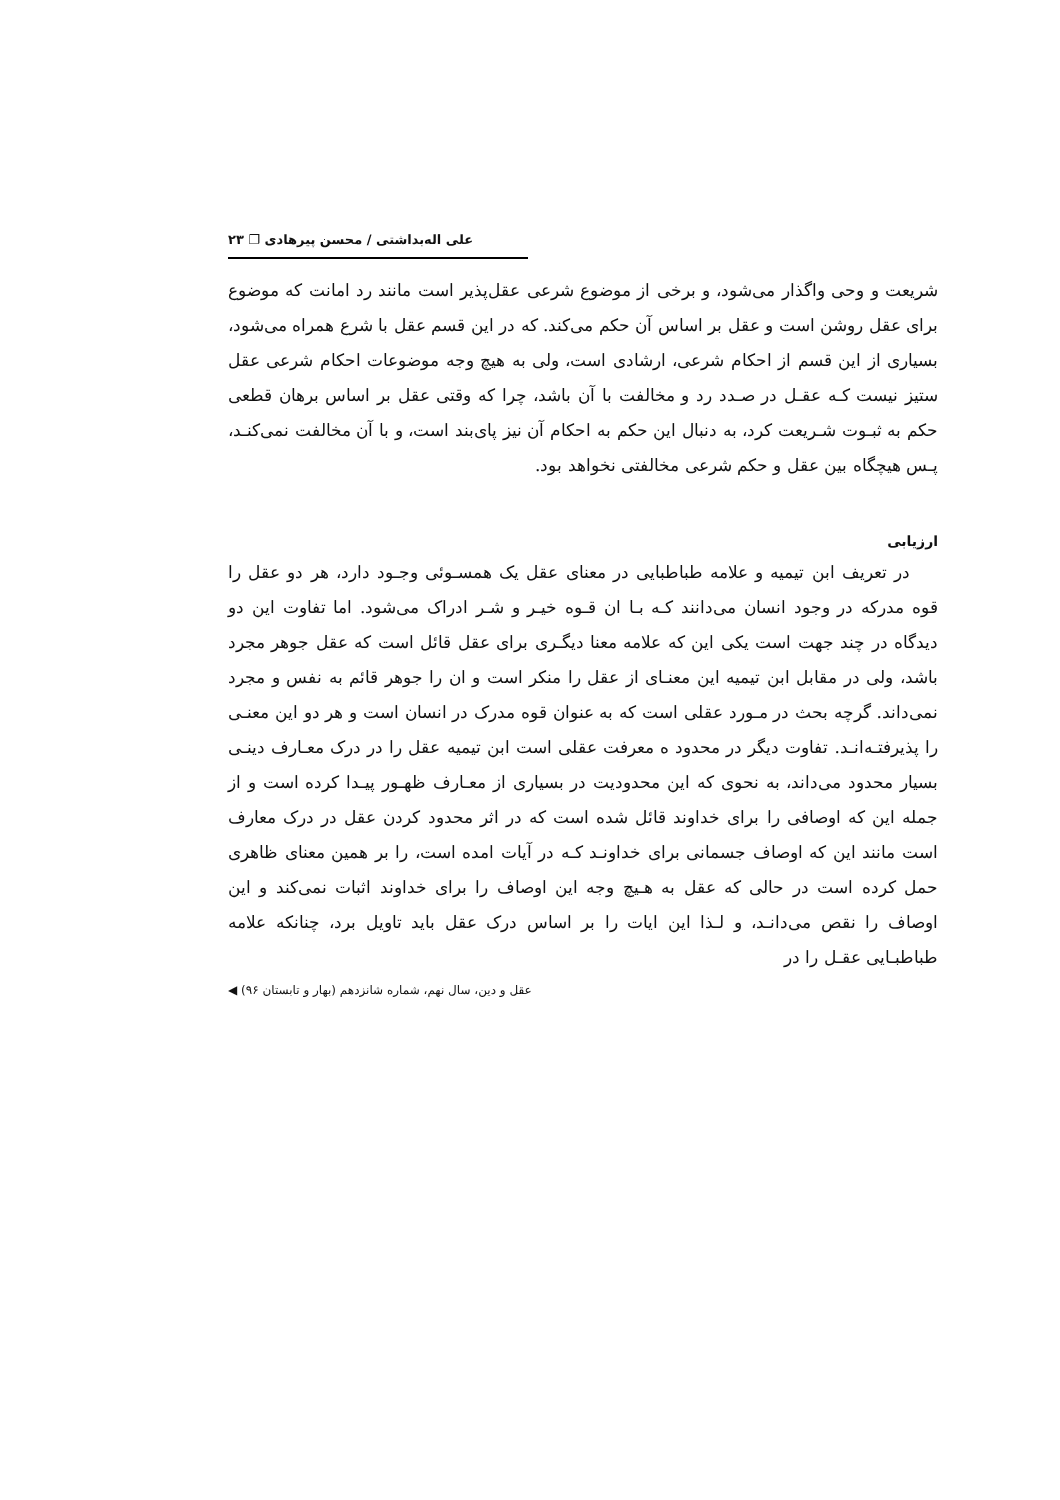علی اله‌بداشتی / محسن پیرهادی ❐ ۲۳
شریعت و وحی واگذار می‌شود، و برخی از موضوع شرعی عقل‌پذیر است مانند رد امانت که موضوع برای عقل روشن است و عقل بر اساس آن حکم می‌کند. که در این قسم عقل با شرع همراه می‌شود، بسیاری از این قسم از احکام شرعی، ارشادی است، ولی به هیچ وجه موضوعات احکام شرعی عقل ستیز نیست کـه عقـل در صـدد رد و مخالفت با آن باشد، چرا که وقتی عقل بر اساس برهان قطعی حکم به ثبـوت شـریعت کرد، به دنبال این حکم به احکام آن نیز پای‌بند است، و با آن مخالفت نمی‌کنـد، پـس هیچگاه بین عقل و حکم شرعی مخالفتی نخواهد بود.
ارزیابی
در تعریف ابن تیمیه و علامه طباطبایی در معنای عقل یک همسـوئی وجـود دارد، هر دو عقل را قوه مدرکه در وجود انسان می‌دانند کـه بـا ان قـوه خیـر و شـر ادراک می‌شود. اما تفاوت این دو دیدگاه در چند جهت است یکی این که علامه معنا دیگـری برای عقل قائل است که عقل جوهر مجرد باشد، ولی در مقابل ابن تیمیه این معنـای از عقل را منکر است و ان را جوهر قائم به نفس و مجرد نمی‌داند. گرچه بحث در مـورد عقلی است که به عنوان قوه مدرک در انسان است و هر دو این معنـی را پذیرفتـه‌انـد. تفاوت دیگر در محدود ه معرفت عقلی است ابن تیمیه عقل را در درک معـارف دینـی بسیار محدود می‌داند، به نحوی که این محدودیت در بسیاری از معـارف ظهـور پیـدا کرده است و از جمله این که اوصافی را برای خداوند قائل شده است که در اثر محدود کردن عقل در درک معارف است مانند این که اوصاف جسمانی برای خداونـد کـه در آیات امده است، را بر همین معنای ظاهری حمل کرده است در حالی که عقل به هـیچ وجه این اوصاف را برای خداوند اثبات نمی‌کند و این اوصاف را نقص می‌دانـد، و لـذا این ایات را بر اساس درک عقل باید تاویل برد، چنانکه علامه طباطبـایی عقـل را در
عقل و دین، سال نهم، شماره شانزدهم (بهار و تابستان ۹۶) ◀